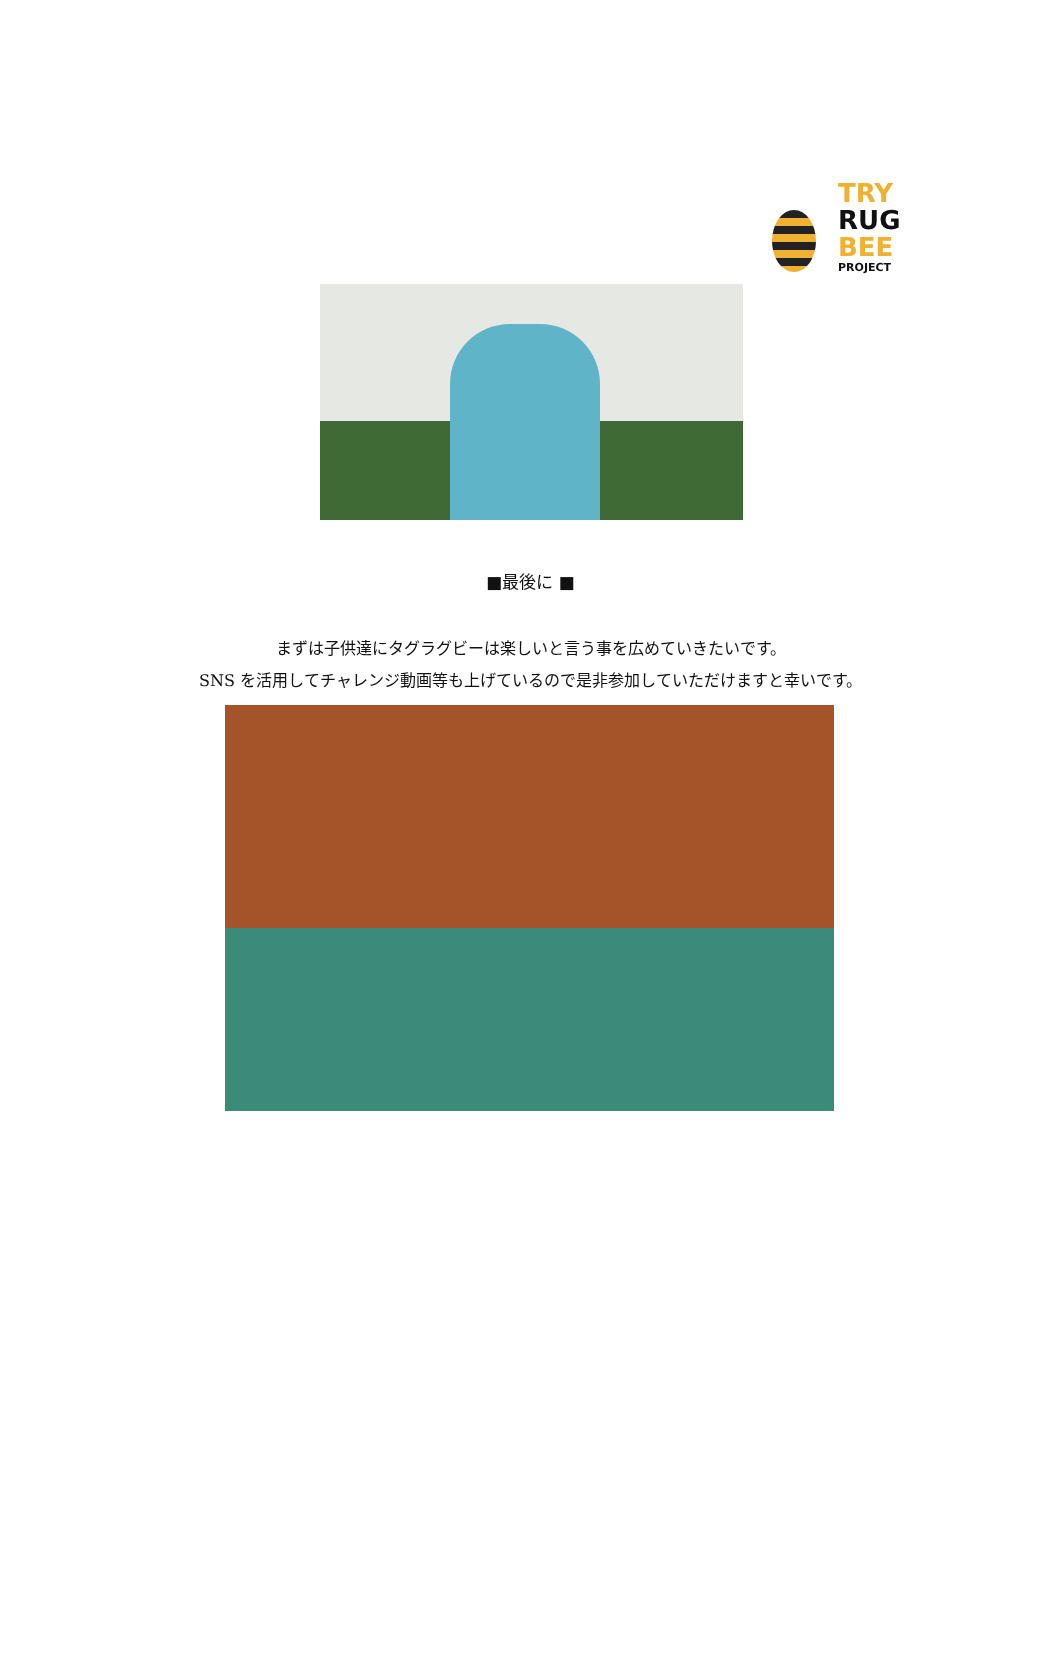TRY
RUG
BEE
PROJECT
■最後に ■
まずは子供達にタグラグビーは楽しいと言う事を広めていきたいです。
SNS を活用してチャレンジ動画等も上げているので是非参加していただけますと幸いです。